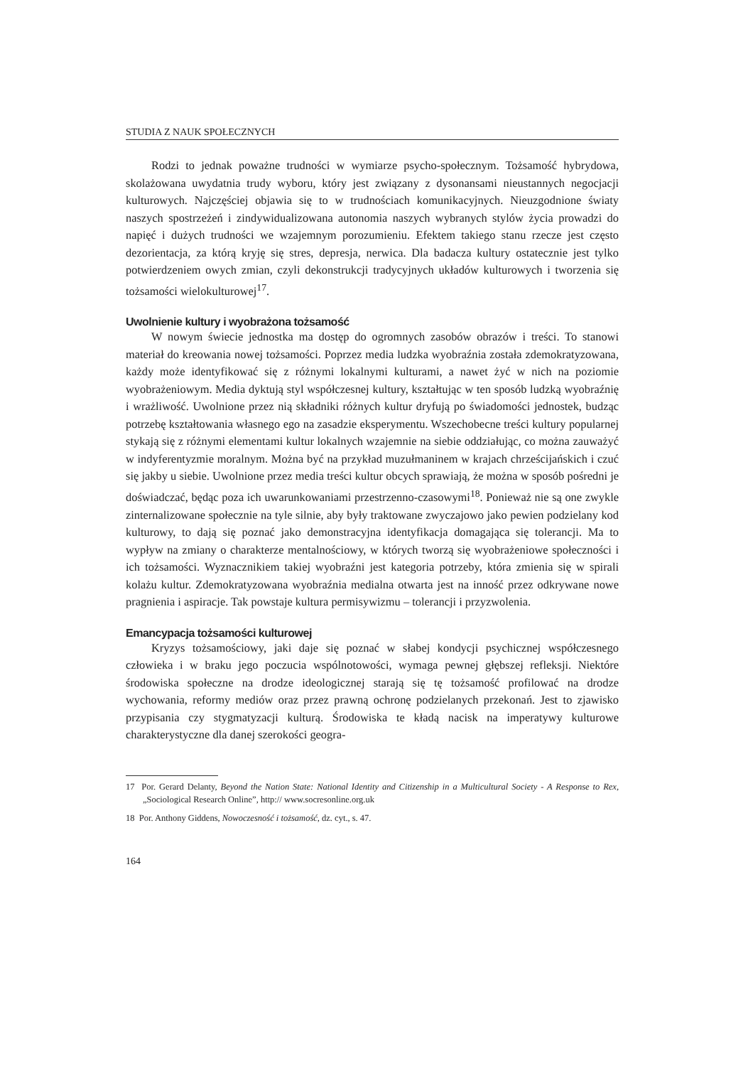STUDIA Z NAUK SPOŁECZNYCH
Rodzi to jednak poważne trudności w wymiarze psycho-społecznym. Tożsamość hybrydowa, skolażowana uwydatnia trudy wyboru, który jest związany z dysonansami nieustannych negocjacji kulturowych. Najczęściej objawia się to w trudnościach komunikacyjnych. Nieuzgodnione światy naszych spostrzeżeń i zindywidualizowana autonomia naszych wybranych stylów życia prowadzi do napięć i dużych trudności we wzajemnym porozumieniu. Efektem takiego stanu rzecze jest często dezorientacja, za którą kryję się stres, depresja, nerwica. Dla badacza kultury ostatecznie jest tylko potwierdzeniem owych zmian, czyli dekonstrukcji tradycyjnych układów kulturowych i tworzenia się tożsamości wielokulturowej<sup>17</sup>.
Uwolnienie kultury i wyobrażona tożsamość
W nowym świecie jednostka ma dostęp do ogromnych zasobów obrazów i treści. To stanowi materiał do kreowania nowej tożsamości. Poprzez media ludzka wyobraźnia została zdemokratyzowana, każdy może identyfikować się z różnymi lokalnymi kulturami, a nawet żyć w nich na poziomie wyobrażeniowym. Media dyktują styl współczesnej kultury, kształtując w ten sposób ludzką wyobraźnię i wrażliwość. Uwolnione przez nią składniki różnych kultur dryfują po świadomości jednostek, budząc potrzebę kształtowania własnego ego na zasadzie eksperymentu. Wszechobecne treści kultury popularnej stykają się z różnymi elementami kultur lokalnych wzajemnie na siebie oddziałując, co można zauważyć w indyferentyzmie moralnym. Można być na przykład muzułmaninem w krajach chrześcijańskich i czuć się jakby u siebie. Uwolnione przez media treści kultur obcych sprawiają, że można w sposób pośredni je doświadczać, będąc poza ich uwarunkowaniami przestrzenno-czasowymi<sup>18</sup>. Ponieważ nie są one zwykle zinternalizowane społecznie na tyle silnie, aby były traktowane zwyczajowo jako pewien podzielany kod kulturowy, to dają się poznać jako demonstracyjna identyfikacja domagająca się tolerancji. Ma to wypływ na zmiany o charakterze mentalnościowy, w których tworzą się wyobrażeniowe społeczności i ich tożsamości. Wyznacznikiem takiej wyobraźni jest kategoria potrzeby, która zmienia się w spirali kolażu kultur. Zdemokratyzowana wyobraźnia medialna otwarta jest na inność przez odkrywane nowe pragnienia i aspiracje. Tak powstaje kultura permisywizmu – tolerancji i przyzwolenia.
Emancypacja tożsamości kulturowej
Kryzys tożsamościowy, jaki daje się poznać w słabej kondycji psychicznej współczesnego człowieka i w braku jego poczucia wspólnotowości, wymaga pewnej głębszej refleksji. Niektóre środowiska społeczne na drodze ideologicznej starają się tę tożsamość profilować na drodze wychowania, reformy mediów oraz przez prawną ochronę podzielanych przekonań. Jest to zjawisko przypisania czy stygmatyzacji kulturą. Środowiska te kładą nacisk na imperatywy kulturowe charakterystyczne dla danej szerokości geogra-
17 Por. Gerard Delanty, Beyond the Nation State: National Identity and Citizenship in a Multicultural Society - A Response to Rex, „Sociological Research Online”, http:// www.socresonline.org.uk
18 Por. Anthony Giddens, Nowoczesność i tożsamość, dz. cyt., s. 47.
164